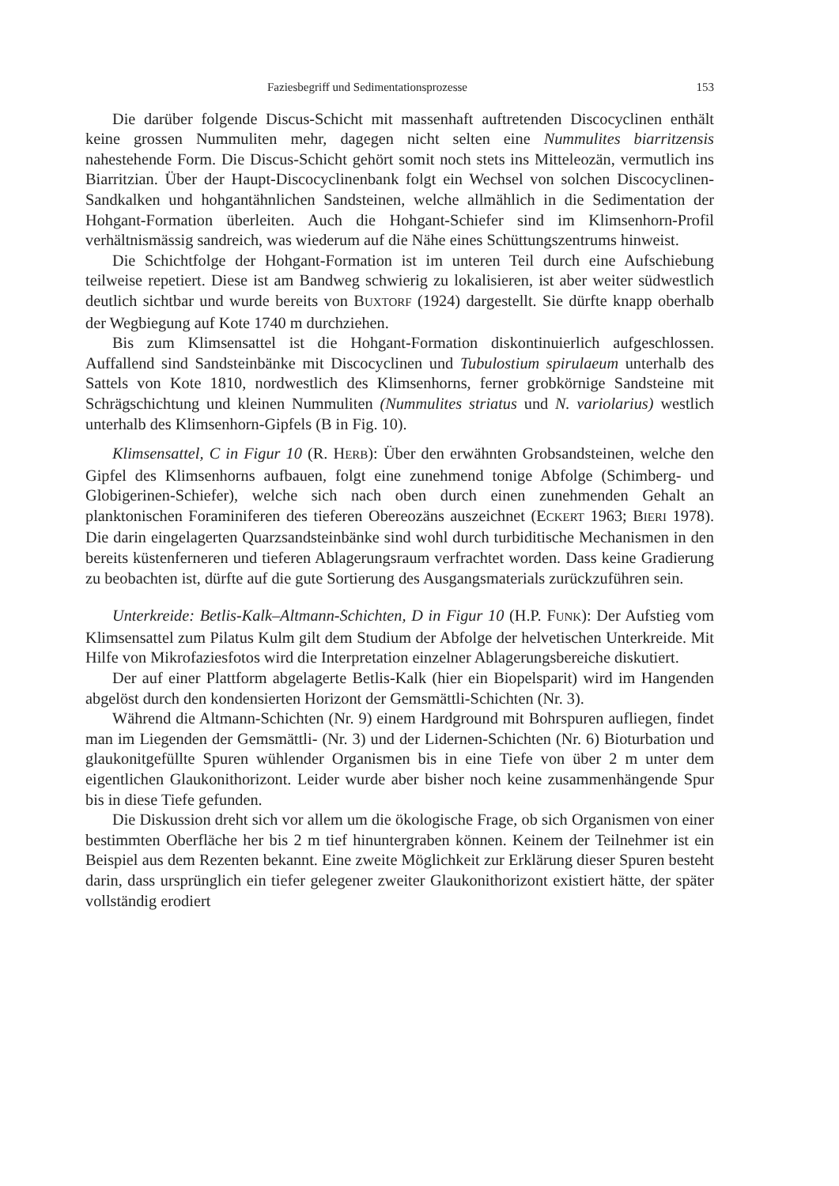Faziesbegriff und Sedimentationsprozesse 153
Die darüber folgende Discus-Schicht mit massenhaft auftretenden Discocyclinen enthält keine grossen Nummuliten mehr, dagegen nicht selten eine Nummulites biarritzensis nahestehende Form. Die Discus-Schicht gehört somit noch stets ins Mitteleozän, vermutlich ins Biarritzian. Über der Haupt-Discocyclinenbank folgt ein Wechsel von solchen Discocyclinen-Sandkalken und hohgantähnlichen Sandsteinen, welche allmählich in die Sedimentation der Hohgant-Formation überleiten. Auch die Hohgant-Schiefer sind im Klimsenhorn-Profil verhältnismässig sandreich, was wiederum auf die Nähe eines Schüttungszentrums hinweist.
Die Schichtfolge der Hohgant-Formation ist im unteren Teil durch eine Aufschiebung teilweise repetiert. Diese ist am Bandweg schwierig zu lokalisieren, ist aber weiter südwestlich deutlich sichtbar und wurde bereits von BUXTORF (1924) dargestellt. Sie dürfte knapp oberhalb der Wegbiegung auf Kote 1740 m durchziehen.
Bis zum Klimsensattel ist die Hohgant-Formation diskontinuierlich aufgeschlossen. Auffallend sind Sandsteinbänke mit Discocyclinen und Tubulostium spirulaeum unterhalb des Sattels von Kote 1810, nordwestlich des Klimsenhorns, ferner grobkörnige Sandsteine mit Schrägschichtung und kleinen Nummuliten (Nummulites striatus und N. variolarius) westlich unterhalb des Klimsenhorn-Gipfels (B in Fig. 10).
Klimsensattel, C in Figur 10 (R. HERB): Über den erwähnten Grobsandsteinen, welche den Gipfel des Klimsenhorns aufbauen, folgt eine zunehmend tonige Abfolge (Schimberg- und Globigerinen-Schiefer), welche sich nach oben durch einen zunehmenden Gehalt an planktonischen Foraminiferen des tieferen Obereozäns auszeichnet (ECKERT 1963; BIERI 1978). Die darin eingelagerten Quarzsandsteinbänke sind wohl durch turbiditische Mechanismen in den bereits küstenferneren und tieferen Ablagerungsraum verfrachtet worden. Dass keine Gradierung zu beobachten ist, dürfte auf die gute Sortierung des Ausgangsmaterials zurückzuführen sein.
Unterkreide: Betlis-Kalk–Altmann-Schichten, D in Figur 10 (H.P. FUNK): Der Aufstieg vom Klimsensattel zum Pilatus Kulm gilt dem Studium der Abfolge der helvetischen Unterkreide. Mit Hilfe von Mikrofaziesfotos wird die Interpretation einzelner Ablagerungsbereiche diskutiert.
Der auf einer Plattform abgelagerte Betlis-Kalk (hier ein Biopelsparit) wird im Hangenden abgelöst durch den kondensierten Horizont der Gemsmättli-Schichten (Nr. 3).
Während die Altmann-Schichten (Nr. 9) einem Hardground mit Bohrspuren aufliegen, findet man im Liegenden der Gemsmättli- (Nr. 3) und der Lidernen-Schichten (Nr. 6) Bioturbation und glaukonitgefüllte Spuren wühlender Organismen bis in eine Tiefe von über 2 m unter dem eigentlichen Glaukonithorizont. Leider wurde aber bisher noch keine zusammenhängende Spur bis in diese Tiefe gefunden.
Die Diskussion dreht sich vor allem um die ökologische Frage, ob sich Organismen von einer bestimmten Oberfläche her bis 2 m tief hinuntergraben können. Keinem der Teilnehmer ist ein Beispiel aus dem Rezenten bekannt. Eine zweite Möglichkeit zur Erklärung dieser Spuren besteht darin, dass ursprünglich ein tiefer gelegener zweiter Glaukonithorizont existiert hätte, der später vollständig erodiert